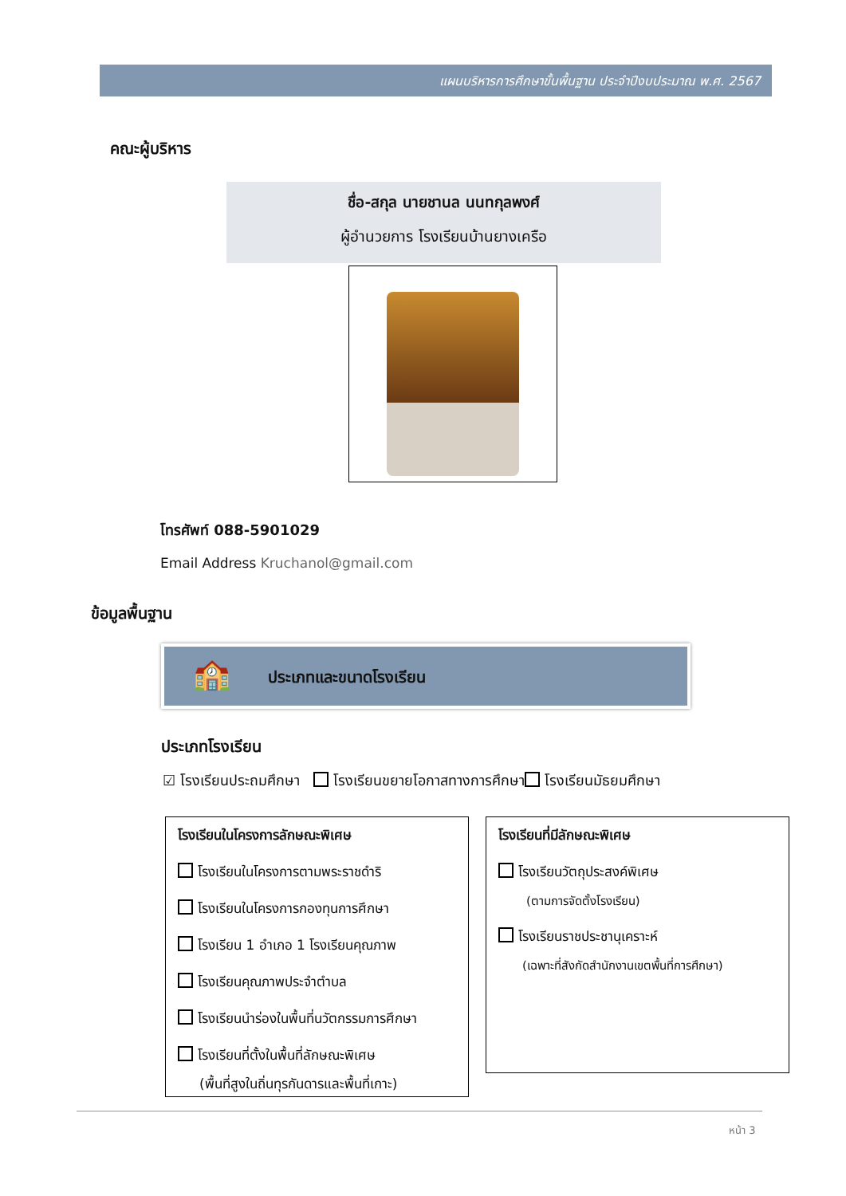แผนบริหารการศึกษาขั้นพื้นฐาน ประจำปีงบประมาณ พ.ศ. 2567
คณะผู้บริหาร
ชื่อ-สกุล นายชานล นนทกุลพงศ์
ผู้อำนวยการ โรงเรียนบ้านยางเครือ
โทรศัพท์ 088-5901029
Email Address Kruchanol@gmail.com
ข้อมูลพื้นฐาน
🏫 ประเภทและขนาดโรงเรียน
ประเภทโรงเรียน
☑ โรงเรียนประถมศึกษา โรงเรียนขยายโอกาสทางการศึกษา โรงเรียนมัธยมศึกษา
โรงเรียนในโครงการลักษณะพิเศษ
โรงเรียนในโครงการตามพระราชดำริ
โรงเรียนในโครงการกองทุนการศึกษา
โรงเรียน 1 อำเภอ 1 โรงเรียนคุณภาพ
โรงเรียนคุณภาพประจำตำบล
โรงเรียนนำร่องในพื้นที่นวัตกรรมการศึกษา
โรงเรียนที่ตั้งในพื้นที่ลักษณะพิเศษ
(พื้นที่สูงในถิ่นทุรกันดารและพื้นที่เกาะ)
โรงเรียนที่มีลักษณะพิเศษ
โรงเรียนวัตถุประสงค์พิเศษ
(ตามการจัดตั้งโรงเรียน)
โรงเรียนราชประชานุเคราะห์
(เฉพาะที่สังกัดสำนักงานเขตพื้นที่การศึกษา)
หน้า 3